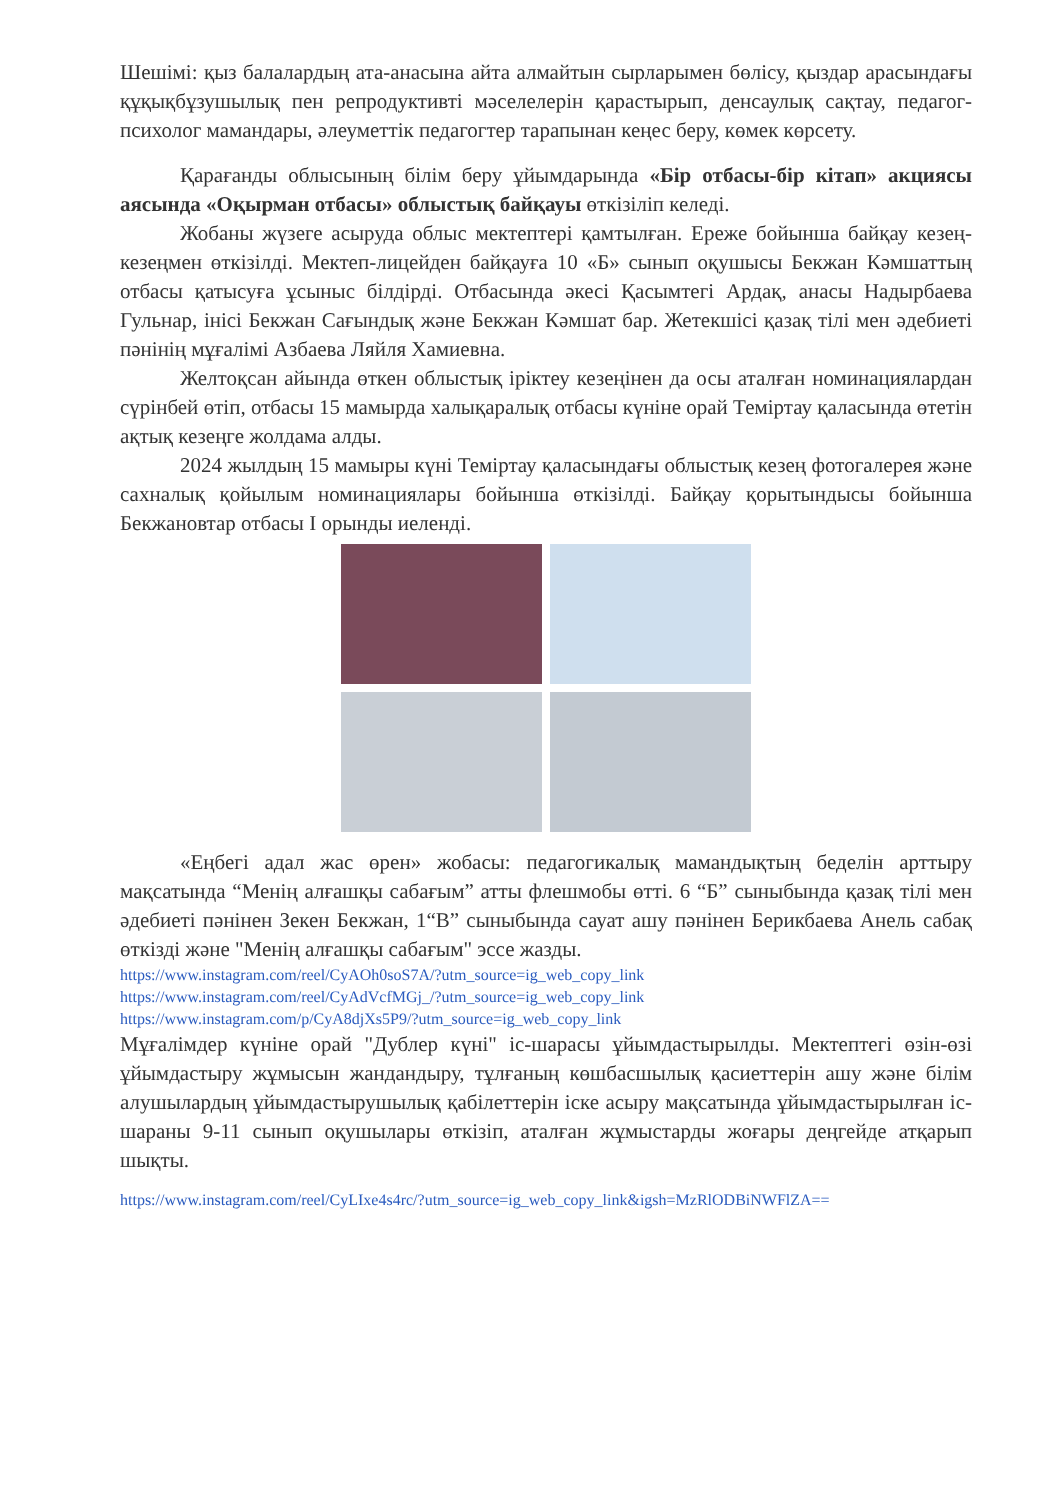Шешімі: қыз балалардың ата-анасына айта алмайтын сырларымен бөлісу, қыздар арасындағы құқықбұзушылық пен репродуктивті мәселелерін қарастырып, денсаулық сақтау, педагог-психолог мамандары, әлеуметтік педагогтер тарапынан кеңес беру, көмек көрсету.
Қарағанды облысының білім беру ұйымдарында «Бір отбасы-бір кітап» акциясы аясында «Оқырман отбасы» облыстық байқауы өткізіліп келеді.
Жобаны жүзеге асыруда облыс мектептері қамтылған. Ереже бойынша байқау кезең-кезеңмен өткізілді. Мектеп-лицейден байқауға 10 «Б» сынып оқушысы Бекжан Кәмшаттың отбасы қатысуға ұсыныс білдірді. Отбасында әкесі Қасымтегі Ардақ, анасы Надырбаева Гульнар, інісі Бекжан Сағындық және Бекжан Кәмшат бар. Жетекшісі қазақ тілі мен әдебиеті пәнінің мұғалімі Азбаева Ляйля Хамиевна.
Желтоқсан айында өткен облыстық іріктеу кезеңінен да осы аталған номинациялардан сүрінбей өтіп, отбасы 15 мамырда халықаралық отбасы күніне орай Теміртау қаласында өтетін ақтық кезеңге жолдама алды.
2024 жылдың 15 мамыры күні Теміртау қаласындағы облыстық кезең фотогалерея және сахналық қойылым номинациялары бойынша өткізілді. Байқау қорытындысы бойынша Бекжановтар отбасы І орынды иеленді.
«Еңбегі адал жас өрен» жобасы: педагогикалық мамандықтың беделін арттыру мақсатында “Менің алғашқы сабағым” атты флешмобы өтті. 6 “Б” сыныбында қазақ тілі мен әдебиеті пәнінен Зекен Бекжан, 1“В” сыныбында сауат ашу пәнінен Берикбаева Анель сабақ өткізді және "Менің алғашқы сабағым" эссе жазды.
https://www.instagram.com/reel/CyAOh0soS7A/?utm_source=ig_web_copy_link
https://www.instagram.com/reel/CyAdVcfMGj_/?utm_source=ig_web_copy_link
https://www.instagram.com/p/CyA8djXs5P9/?utm_source=ig_web_copy_link
Мұғалімдер күніне орай "Дублер күні" іс-шарасы ұйымдастырылды. Мектептегі өзін-өзі ұйымдастыру жұмысын жандандыру, тұлғаның көшбасшылық қасиеттерін ашу және білім алушылардың ұйымдастырушылық қабілеттерін іске асыру мақсатында ұйымдастырылған іс-шараны 9-11 сынып оқушылары өткізіп, аталған жұмыстарды жоғары деңгейде атқарып шықты.
https://www.instagram.com/reel/CyLIxe4s4rc/?utm_source=ig_web_copy_link&igsh=MzRlODBiNWFlZA==